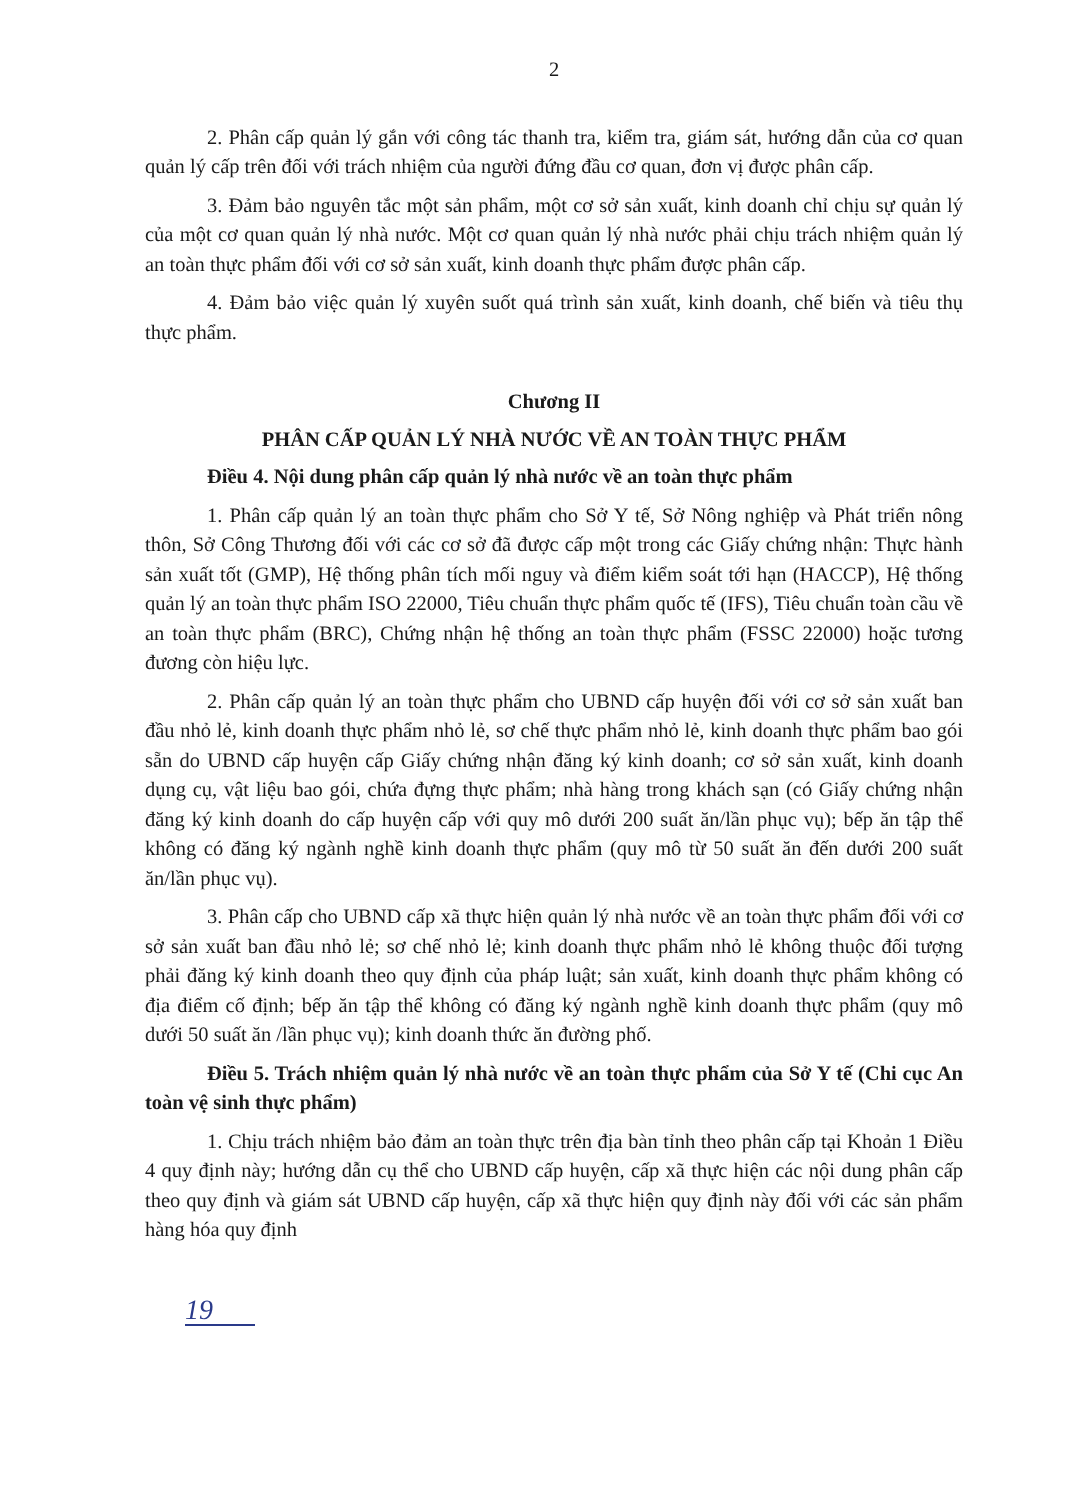2
2. Phân cấp quản lý gắn với công tác thanh tra, kiểm tra, giám sát, hướng dẫn của cơ quan quản lý cấp trên đối với trách nhiệm của người đứng đầu cơ quan, đơn vị được phân cấp.
3. Đảm bảo nguyên tắc một sản phẩm, một cơ sở sản xuất, kinh doanh chỉ chịu sự quản lý của một cơ quan quản lý nhà nước. Một cơ quan quản lý nhà nước phải chịu trách nhiệm quản lý an toàn thực phẩm đối với cơ sở sản xuất, kinh doanh thực phẩm được phân cấp.
4. Đảm bảo việc quản lý xuyên suốt quá trình sản xuất, kinh doanh, chế biến và tiêu thụ thực phẩm.
Chương II
PHÂN CẤP QUẢN LÝ NHÀ NƯỚC VỀ AN TOÀN THỰC PHẨM
Điều 4. Nội dung phân cấp quản lý nhà nước về an toàn thực phẩm
1. Phân cấp quản lý an toàn thực phẩm cho Sở Y tế, Sở Nông nghiệp và Phát triển nông thôn, Sở Công Thương đối với các cơ sở đã được cấp một trong các Giấy chứng nhận: Thực hành sản xuất tốt (GMP), Hệ thống phân tích mối nguy và điểm kiểm soát tới hạn (HACCP), Hệ thống quản lý an toàn thực phẩm ISO 22000, Tiêu chuẩn thực phẩm quốc tế (IFS), Tiêu chuẩn toàn cầu về an toàn thực phẩm (BRC), Chứng nhận hệ thống an toàn thực phẩm (FSSC 22000) hoặc tương đương còn hiệu lực.
2. Phân cấp quản lý an toàn thực phẩm cho UBND cấp huyện đối với cơ sở sản xuất ban đầu nhỏ lẻ, kinh doanh thực phẩm nhỏ lẻ, sơ chế thực phẩm nhỏ lẻ, kinh doanh thực phẩm bao gói sẵn do UBND cấp huyện cấp Giấy chứng nhận đăng ký kinh doanh; cơ sở sản xuất, kinh doanh dụng cụ, vật liệu bao gói, chứa đựng thực phẩm; nhà hàng trong khách sạn (có Giấy chứng nhận đăng ký kinh doanh do cấp huyện cấp với quy mô dưới 200 suất ăn/lần phục vụ); bếp ăn tập thể không có đăng ký ngành nghề kinh doanh thực phẩm (quy mô từ 50 suất ăn đến dưới 200 suất ăn/lần phục vụ).
3. Phân cấp cho UBND cấp xã thực hiện quản lý nhà nước về an toàn thực phẩm đối với cơ sở sản xuất ban đầu nhỏ lẻ; sơ chế nhỏ lẻ; kinh doanh thực phẩm nhỏ lẻ không thuộc đối tượng phải đăng ký kinh doanh theo quy định của pháp luật; sản xuất, kinh doanh thực phẩm không có địa điểm cố định; bếp ăn tập thể không có đăng ký ngành nghề kinh doanh thực phẩm (quy mô dưới 50 suất ăn /lần phục vụ); kinh doanh thức ăn đường phố.
Điều 5. Trách nhiệm quản lý nhà nước về an toàn thực phẩm của Sở Y tế (Chi cục An toàn vệ sinh thực phẩm)
1. Chịu trách nhiệm bảo đảm an toàn thực trên địa bàn tỉnh theo phân cấp tại Khoản 1 Điều 4 quy định này; hướng dẫn cụ thể cho UBND cấp huyện, cấp xã thực hiện các nội dung phân cấp theo quy định và giám sát UBND cấp huyện, cấp xã thực hiện quy định này đối với các sản phẩm hàng hóa quy định
19